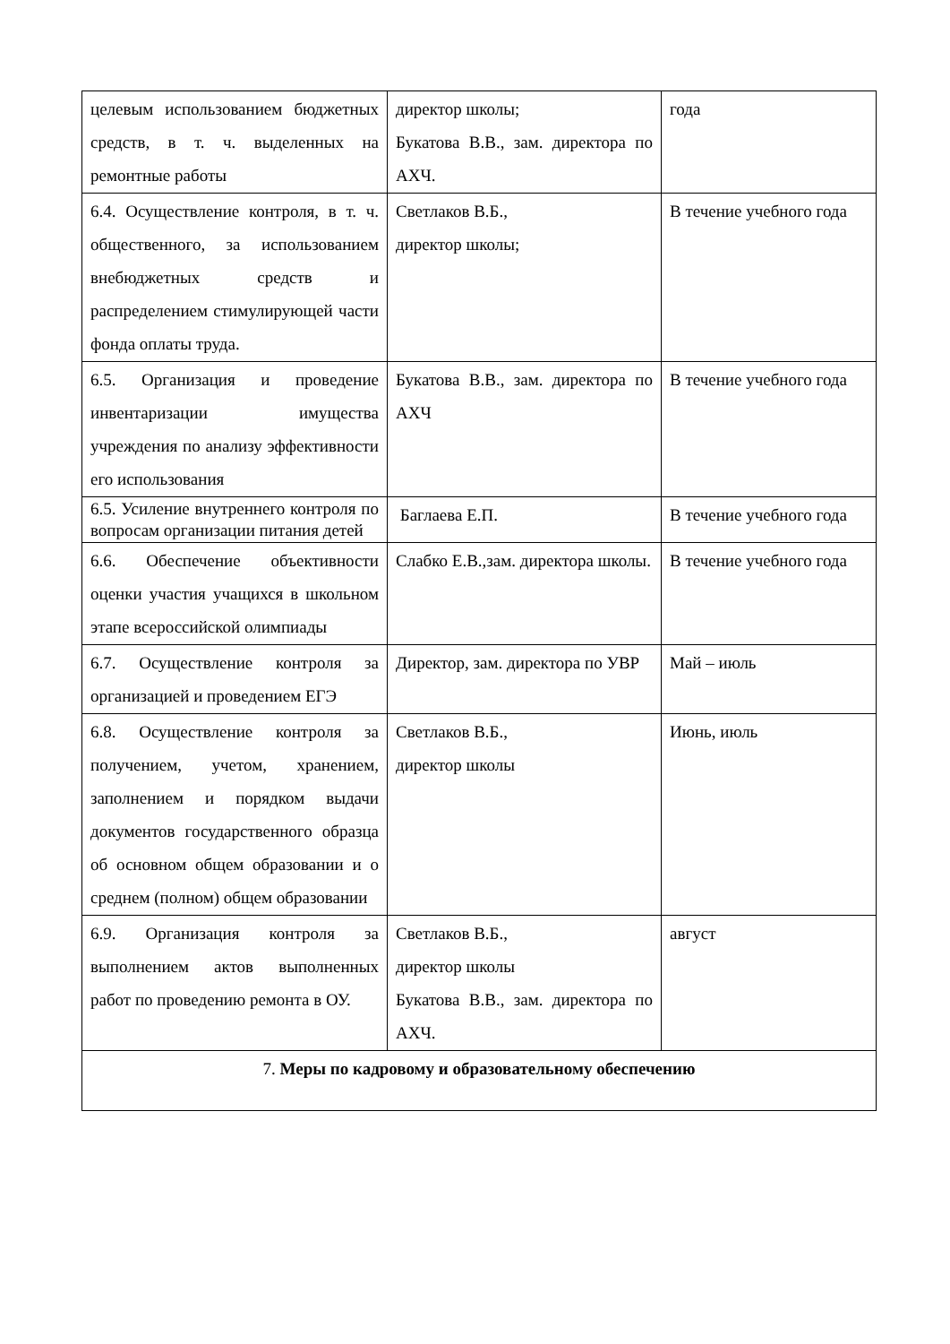| целевым использованием бюджетных средств, в т. ч. выделенных на ремонтные работы | директор школы; Букатова В.В., зам. директора по АХЧ. | года |
| 6.4. Осуществление контроля, в т. ч. общественного, за использованием внебюджетных средств и распределением стимулирующей части фонда оплаты труда. | Светлаков В.Б., директор школы; | В течение учебного года |
| 6.5. Организация и проведение инвентаризации имущества учреждения по анализу эффективности его использования | Букатова В.В., зам. директора по АХЧ | В течение учебного года |
| 6.5. Усиление внутреннего контроля по вопросам организации питания детей | Баглаева Е.П. | В течение учебного года |
| 6.6. Обеспечение объективности оценки участия учащихся в школьном этапе всероссийской олимпиады | Слабко Е.В.,зам. директора школы. | В течение учебного года |
| 6.7. Осуществление контроля за организацией и проведением ЕГЭ | Директор, зам. директора по УВР | Май – июль |
| 6.8. Осуществление контроля за получением, учетом, хранением, заполнением и порядком выдачи документов государственного образца об основном общем образовании и о среднем (полном) общем образовании | Светлаков В.Б., директор школы | Июнь, июль |
| 6.9. Организация контроля за выполнением актов выполненных работ по проведению ремонта в ОУ. | Светлаков В.Б., директор школы Букатова В.В., зам. директора по АХЧ. | август |
| 7. Меры по кадровому и образовательному обеспечению | | |